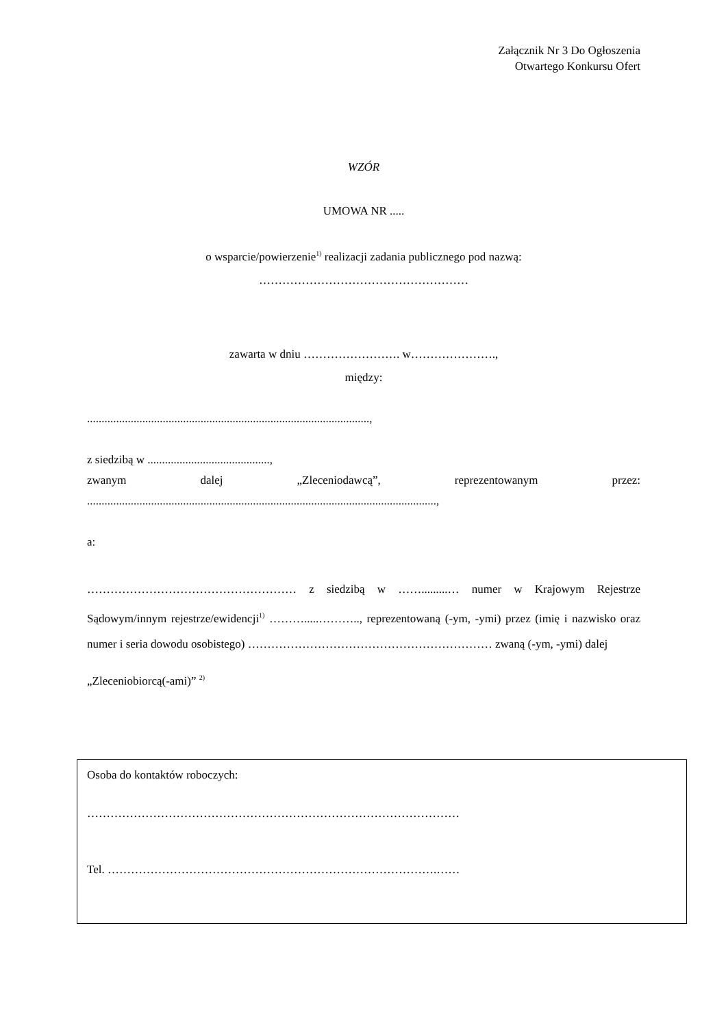Załącznik Nr 3 Do Ogłoszenia
Otwartego Konkursu Ofert
WZÓR
UMOWA NR .....
o wsparcie/powierzenie<sup>1)</sup> realizacji zadania publicznego pod nazwą:
………………………………………………
zawarta w dniu ……………………. w………………….,
między:
.................................................................................................,
z siedzibą w ..........................................,
zwanym dalej „Zleceniodawcą”, reprezentowanym przez:
........................................................................................................................,
a:
……………………………………………… z siedzibą w …….........… numer w Krajowym Rejestrze Sądowym/innym rejestrze/ewidencji<sup>1)</sup> ……….....……….., reprezentowaną (-ym, -ymi) przez (imię i nazwisko oraz numer i seria dowodu osobistego) ……………………………………………………… zwaną (-ym, -ymi) dalej
„Zleceniobiorcą(-ami)” <sup>2)</sup>
Osoba do kontaktów roboczych:
……………………………………………………………………………………
Tel. ………………………………………………………………………….……